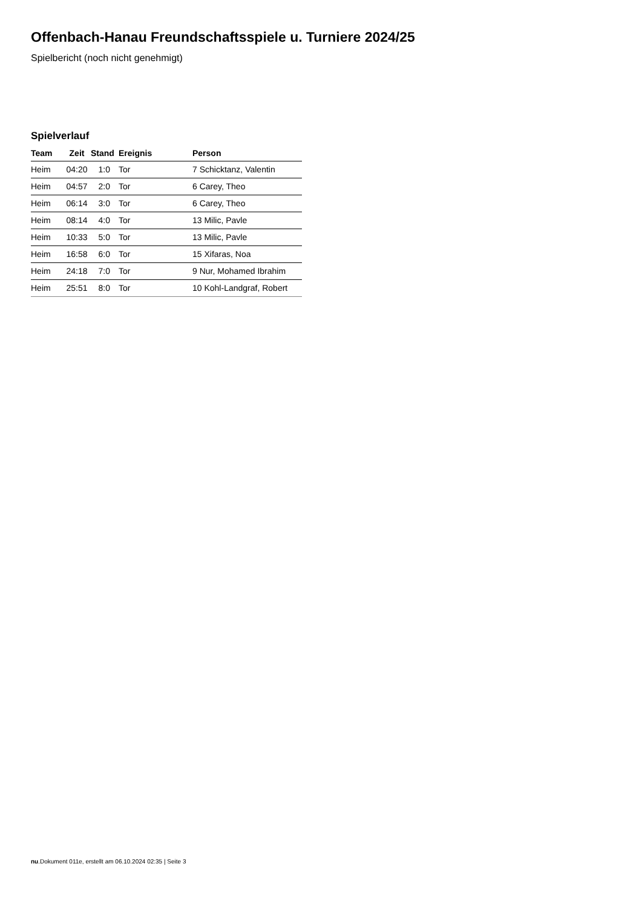Offenbach-Hanau Freundschaftsspiele u. Turniere 2024/25
Spielbericht (noch nicht genehmigt)
Spielverlauf
| Team | Zeit | Stand | Ereignis | Person |
| --- | --- | --- | --- | --- |
| Heim | 04:20 | 1:0 | Tor | 7 Schicktanz, Valentin |
| Heim | 04:57 | 2:0 | Tor | 6 Carey, Theo |
| Heim | 06:14 | 3:0 | Tor | 6 Carey, Theo |
| Heim | 08:14 | 4:0 | Tor | 13 Milic, Pavle |
| Heim | 10:33 | 5:0 | Tor | 13 Milic, Pavle |
| Heim | 16:58 | 6:0 | Tor | 15 Xifaras, Noa |
| Heim | 24:18 | 7:0 | Tor | 9 Nur, Mohamed Ibrahim |
| Heim | 25:51 | 8:0 | Tor | 10 Kohl-Landgraf, Robert |
nu.Dokument 011e, erstellt am 06.10.2024 02:35 | Seite 3